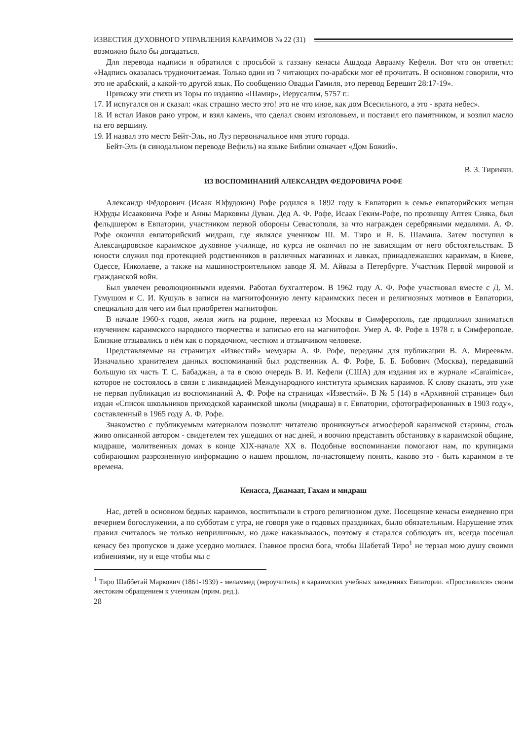ИЗВЕСТИЯ ДУХОВНОГО УПРАВЛЕНИЯ КАРАИМОВ № 22 (31)
возможно было бы догадаться.
Для перевода надписи я обратился с просьбой к газзану кенасы Ашдода Аврааму Кефели. Вот что он ответил: «Надпись оказалась трудночитаемая. Только один из 7 читающих по-арабски мог её прочитать. В основном говорили, что это не арабский, а какой-то другой язык. По сообщению Овадьи Гамиля, это перевод Берешит 28:17-19».
Привожу эти стихи из Торы по изданию «Шамир», Иерусалим, 5757 г.:
17. И испугался он и сказал: «как страшно место это! это не что иное, как дом Всесильного, а это - врата небес».
18. И встал Иаков рано утром, и взял камень, что сделал своим изголовьем, и поставил его памятником, и возлил масло на его вершину.
19. И назвал это место Бейт-Эль, но Луз первоначальное имя этого города.
Бейт-Эль (в синодальном переводе Вефиль) на языке Библии означает «Дом Божий».
В. З. Тирияки.
ИЗ ВОСПОМИНАНИЙ АЛЕКСАНДРА ФЕДОРОВИЧА РОФЕ
Александр Фёдорович (Исаак Юфудович) Рофе родился в 1892 году в Евпатории в семье евпаторийских мещан Юфуды Исааковича Рофе и Анны Марковны Дуван. Дед А. Ф. Рофе, Исаак Геким-Рофе, по прозвищу Аптек Сияка, был фельдшером в Евпатории, участником первой обороны Севастополя, за что награжден серебряными медалями. А. Ф. Рофе окончил евпаторийский мидраш, где являлся учеником Ш. М. Тиро и Я. Б. Шамаша. Затем поступил в Александровское караимское духовное училище, но курса не окончил по не зависящим от него обстоятельствам. В юности служил под протекцией родственников в различных магазинах и лавках, принадлежавших караимам, в Киеве, Одессе, Николаеве, а также на машиностроительном заводе Я. М. Айваза в Петербурге. Участник Первой мировой и гражданской войн.
Был увлечен революционными идеями. Работал бухгалтером. В 1962 году А. Ф. Рофе участвовал вместе с Д. М. Гумушом и С. И. Кушуль в записи на магнитофонную ленту караимских песен и религиозных мотивов в Евпатории, специально для чего им был приобретен магнитофон.
В начале 1960-х годов, желая жить на родине, переехал из Москвы в Симферополь, где продолжил заниматься изучением караимского народного творчества и записью его на магнитофон. Умер А. Ф. Рофе в 1978 г. в Симферополе. Близкие отзывались о нём как о порядочном, честном и отзывчивом человеке.
Представляемые на страницах «Известий» мемуары А. Ф. Рофе, переданы для публикации В. А. Миреевым. Изначально хранителем данных воспоминаний был родственник А. Ф. Рофе, Б. Б. Бобович (Москва), передавший большую их часть Т. С. Бабаджан, а та в свою очередь В. И. Кефели (США) для издания их в журнале «Caraimica», которое не состоялось в связи с ликвидацией Международного института крымских караимов. К слову сказать, это уже не первая публикация из воспоминаний А. Ф. Рофе на страницах «Известий». В № 5 (14) в «Архивной странице» был издан «Список школьников приходской караимской школы (мидраша) в г. Евпатории, сфотографированных в 1903 году», составленный в 1965 году А. Ф. Рофе.
Знакомство с публикуемым материалом позволит читателю проникнуться атмосферой караимской старины, столь живо описанной автором - свидетелем тех ушедших от нас дней, и воочию представить обстановку в караимской общине, мидраше, молитвенных домах в конце XIX-начале XX в. Подобные воспоминания помогают нам, по крупицами собирающим разрозненную информацию о нашем прошлом, по-настоящему понять, каково это - быть караимом в те времена.
Кенасса, Джамаат, Гахам и мидраш
Нас, детей в основном бедных караимов, воспитывали в строго религиозном духе. Посещение кенасы ежедневно при вечернем богослужении, а по субботам с утра, не говоря уже о годовых праздниках, было обязательным. Нарушение этих правил считалось не только неприличным, но даже наказывалось, поэтому я старался соблюдать их, всегда посещал кенасу без пропусков и даже усердно молился. Главное просил бога, чтобы Шабетай Тиро<sup>1</sup> не терзал мою душу своими избиениями, ну и еще чтобы мы с
<sup>1</sup> Тиро Шаббетай Маркович (1861-1939) - меламмед (вероучитель) в караимских учебных заведениях Евпатории. «Прославился» своим жестоким обращением к ученикам (прим. ред.).
28